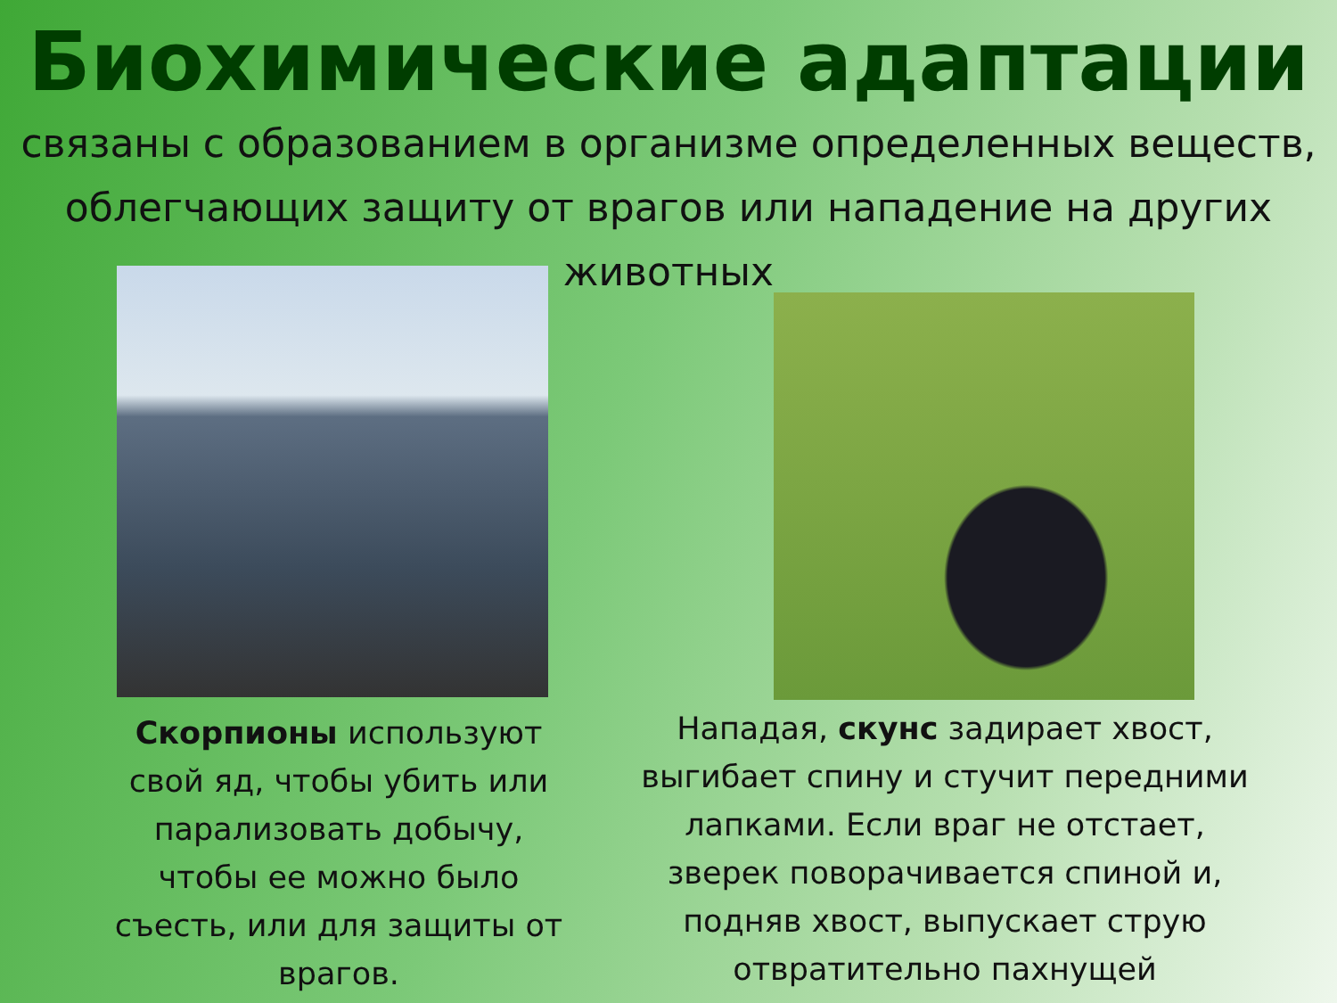Биохимические адаптации
связаны с образованием в организме определенных веществ, облегчающих защиту от врагов или нападение на других животных
Скорпионы используют свой яд, чтобы убить или парализовать добычу, чтобы ее можно было съесть, или для защиты от врагов.
Нападая, скунс задирает хвост, выгибает спину и стучит передними лапками. Если враг не отстает, зверек поворачивается спиной и, подняв хвост, выпускает струю отвратительно пахнущей